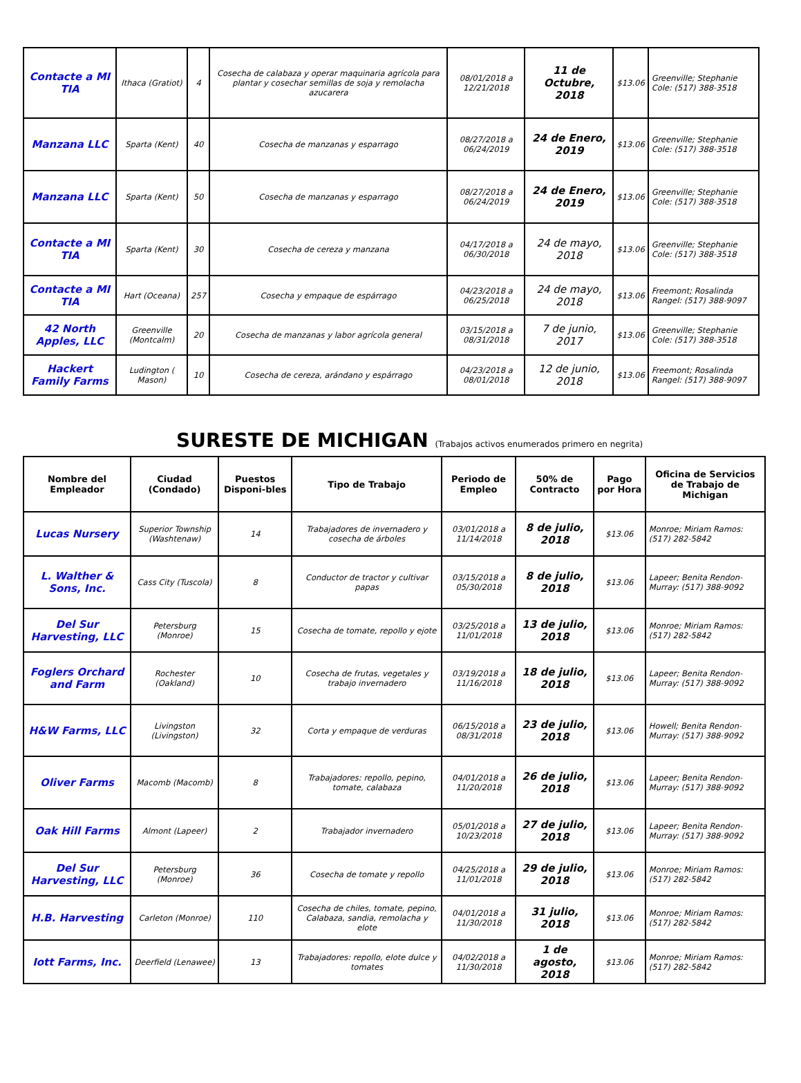| Contacte a MI TIA | Ithaca (Gratiot) | 4 | Cosecha de calabaza y operar maquinaria agrícola para plantar y cosechar semillas de soja y remolacha azucarera | 08/01/2018 a 12/21/2018 | 11 de Octubre, 2018 | $13.06 | Greenville; Stephanie Cole: (517) 388-3518 |
| Manzana LLC | Sparta (Kent) | 40 | Cosecha de manzanas y esparrago | 08/27/2018 a 06/24/2019 | 24 de Enero, 2019 | $13.06 | Greenville; Stephanie Cole: (517) 388-3518 |
| Manzana LLC | Sparta (Kent) | 50 | Cosecha de manzanas y esparrago | 08/27/2018 a 06/24/2019 | 24 de Enero, 2019 | $13.06 | Greenville; Stephanie Cole: (517) 388-3518 |
| Contacte a MI TIA | Sparta (Kent) | 30 | Cosecha de cereza y manzana | 04/17/2018 a 06/30/2018 | 24 de mayo, 2018 | $13.06 | Greenville; Stephanie Cole: (517) 388-3518 |
| Contacte a MI TIA | Hart (Oceana) | 257 | Cosecha y empaque de espárrago | 04/23/2018 a 06/25/2018 | 24 de mayo, 2018 | $13.06 | Freemont; Rosalinda Rangel: (517) 388-9097 |
| 42 North Apples, LLC | Greenville (Montcalm) | 20 | Cosecha de manzanas y labor agrícola general | 03/15/2018 a 08/31/2018 | 7 de junio, 2017 | $13.06 | Greenville; Stephanie Cole: (517) 388-3518 |
| Hackert Family Farms | Ludington ( Mason) | 10 | Cosecha de cereza, arándano y espárrago | 04/23/2018 a 08/01/2018 | 12 de junio, 2018 | $13.06 | Freemont; Rosalinda Rangel: (517) 388-9097 |
SURESTE DE MICHIGAN (Trabajos activos enumerados primero en negrita)
| Nombre del Empleador | Ciudad (Condado) | Puestos Disponi-bles | Tipo de Trabajo | Periodo de Empleo | 50% de Contracto | Pago por Hora | Oficina de Servicios de Trabajo de Michigan |
| --- | --- | --- | --- | --- | --- | --- | --- |
| Lucas Nursery | Superior Township (Washtenaw) | 14 | Trabajadores de invernadero y cosecha de árboles | 03/01/2018 a 11/14/2018 | 8 de julio, 2018 | $13.06 | Monroe; Miriam Ramos: (517) 282-5842 |
| L. Walther & Sons, Inc. | Cass City (Tuscola) | 8 | Conductor de tractor y cultivar papas | 03/15/2018 a 05/30/2018 | 8 de julio, 2018 | $13.06 | Lapeer; Benita Rendon-Murray: (517) 388-9092 |
| Del Sur Harvesting, LLC | Petersburg (Monroe) | 15 | Cosecha de tomate, repollo y ejote | 03/25/2018 a 11/01/2018 | 13 de julio, 2018 | $13.06 | Monroe; Miriam Ramos: (517) 282-5842 |
| Foglers Orchard and Farm | Rochester (Oakland) | 10 | Cosecha de frutas, vegetales y trabajo invernadero | 03/19/2018 a 11/16/2018 | 18 de julio, 2018 | $13.06 | Lapeer; Benita Rendon-Murray: (517) 388-9092 |
| H&W Farms, LLC | Livingston (Livingston) | 32 | Corta y empaque de verduras | 06/15/2018 a 08/31/2018 | 23 de julio, 2018 | $13.06 | Howell; Benita Rendon-Murray: (517) 388-9092 |
| Oliver Farms | Macomb (Macomb) | 8 | Trabajadores: repollo, pepino, tomate, calabaza | 04/01/2018 a 11/20/2018 | 26 de julio, 2018 | $13.06 | Lapeer; Benita Rendon-Murray: (517) 388-9092 |
| Oak Hill Farms | Almont (Lapeer) | 2 | Trabajador invernadero | 05/01/2018 a 10/23/2018 | 27 de julio, 2018 | $13.06 | Lapeer; Benita Rendon-Murray: (517) 388-9092 |
| Del Sur Harvesting, LLC | Petersburg (Monroe) | 36 | Cosecha de tomate y repollo | 04/25/2018 a 11/01/2018 | 29 de julio, 2018 | $13.06 | Monroe; Miriam Ramos: (517) 282-5842 |
| H.B. Harvesting | Carleton (Monroe) | 110 | Cosecha de chiles, tomate, pepino, Calabaza, sandia, remolacha y elote | 04/01/2018 a 11/30/2018 | 31 julio, 2018 | $13.06 | Monroe; Miriam Ramos: (517) 282-5842 |
| Iott Farms, Inc. | Deerfield (Lenawee) | 13 | Trabajadores: repollo, elote dulce y tomates | 04/02/2018 a 11/30/2018 | 1 de agosto, 2018 | $13.06 | Monroe; Miriam Ramos: (517) 282-5842 |